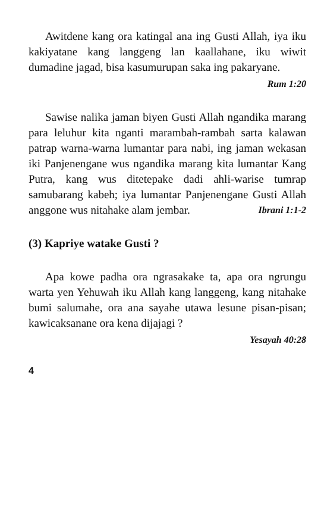Awitdene kang ora katingal ana ing Gusti Allah, iya iku kakiyatane kang langgeng lan kaallahane, iku wiwit dumadine jagad, bisa kasumurupan saka ing pakaryane.
Rum 1:20
Sawise nalika jaman biyen Gusti Allah ngandika marang para leluhur kita nganti marambah-rambah sarta kalawan patrap warna-warna lumantar para nabi, ing jaman wekasan iki Panjenengane wus ngandika marang kita lumantar Kang Putra, kang wus ditetepake dadi ahli-warise tumrap samubarang kabeh; iya lumantar Panjenengane Gusti Allah anggone wus nitahake alam jembar. Ibrani 1:1-2
(3) Kapriye watake Gusti ?
Apa kowe padha ora ngrasakake ta, apa ora ngrungu warta yen Yehuwah iku Allah kang langgeng, kang nitahake bumi salumahe, ora ana sayahe utawa lesune pisan-pisan; kawicaksanane ora kena dijajagi ?
Yesayah 40:28
4